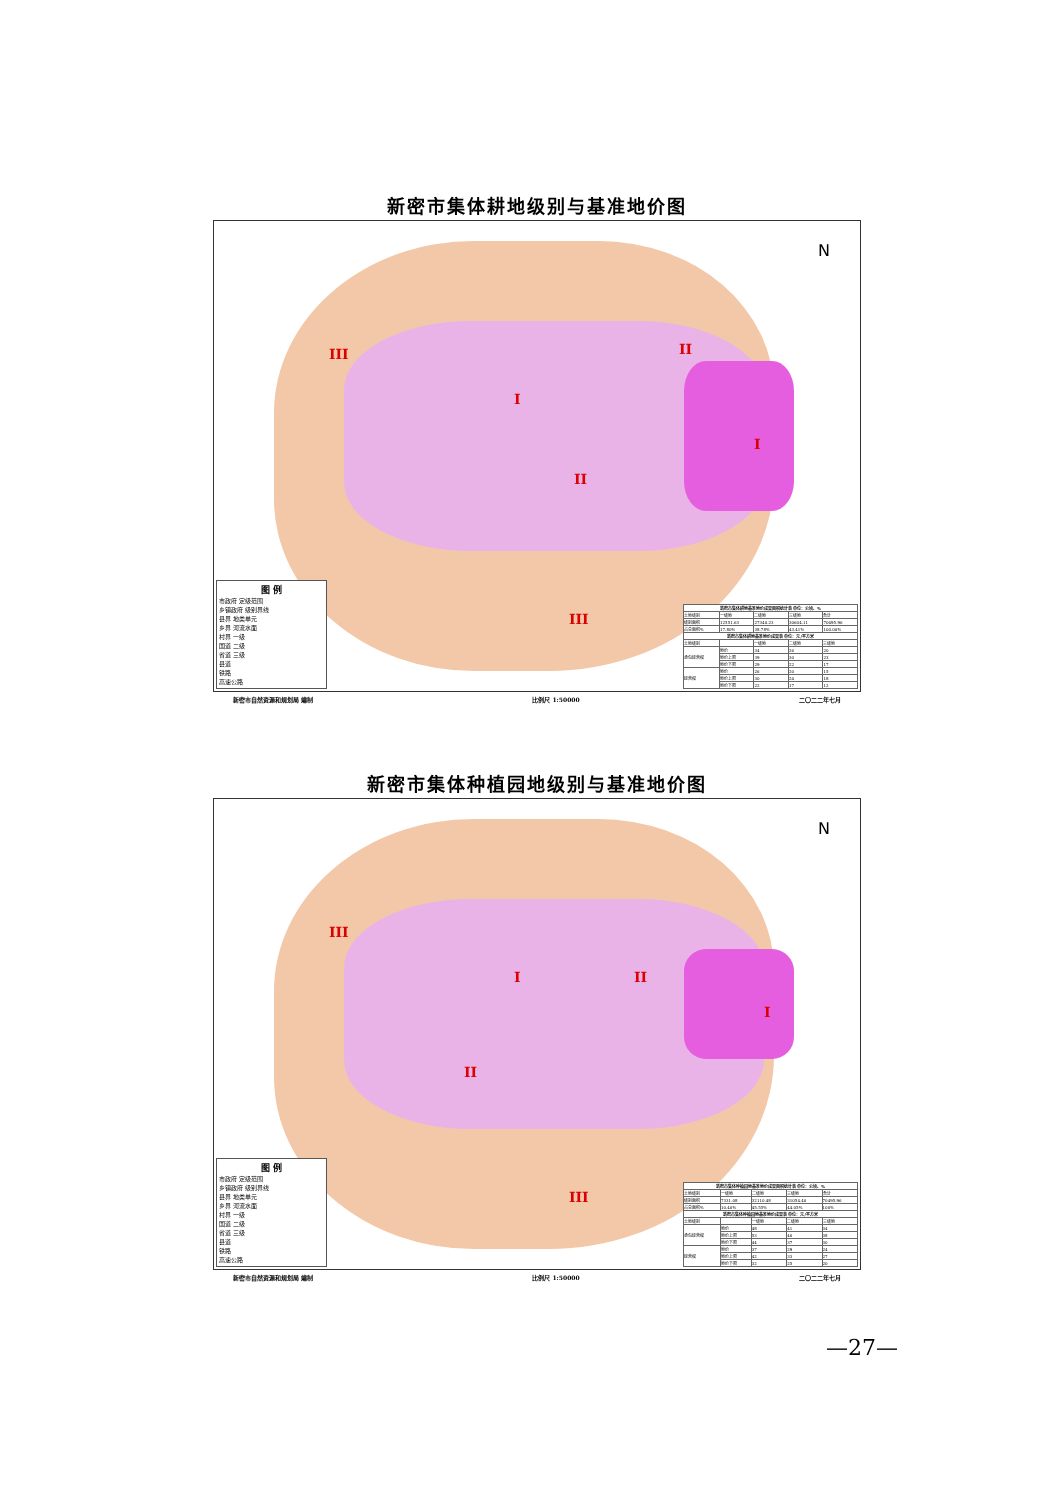新密市集体耕地级别与基准地价图
III
I
II
I
II
III
N
图 例
市政府 定级范围
乡镇政府 级别界线
县界 地类单元
乡界 河流水面
村界 一级
国道 二级
省道 三级
县道
铁路
高速公路
| 新密市集体耕地基准地价成果面积统计表 单位：公顷、% | | | | |
| --- | --- | --- | --- | --- |
| 土地级别 | 一级地 | 二级地 | 三级地 | 合计 |
| 级别面积 | 12551.63 | 27340.23 | 30604.11 | 70495.96 |
| 占总面积% | 17.80% | 38.78% | 43.41% | 100.00% |
| 新密市集体耕地基准地价成果表 单位：元/平方米 | | | | |
| 土地级别 | | 一级地 | 二级地 | 三级地 |
| 承包经营权 | 地价 | 34 | 26 | 20 |
| | 地价上限 | 39 | 30 | 23 |
| | 地价下限 | 29 | 22 | 17 |
| 经营权 | 地价 | 26 | 20 | 15 |
| | 地价上限 | 30 | 24 | 18 |
| | 地价下限 | 22 | 17 | 12 |
新密市自然资源和规划局 编制 比例尺 1:50000 二〇二二年七月
新密市集体种植园地级别与基准地价图
III
I II
I
II
III
N
图 例
市政府 定级范围
乡镇政府 级别界线
县界 地类单元
乡界 河流水面
村界 一级
国道 二级
省道 三级
县道
铁路
高速公路
| 新密市集体种植园地基准地价成果面积统计表 单位：公顷、% | | | | |
| --- | --- | --- | --- | --- |
| 土地级别 | 一级地 | 二级地 | 三级地 | 合计 |
| 级别面积 | 7331.08 | 32110.48 | 31054.40 | 70495.96 |
| 占总面积% | 10.40% | 45.55% | 44.05% | 100% |
| 新密市集体种植园地基准地价成果表 单位：元/平方米 | | | | |
| 土地级别 | | 一级地 | 二级地 | 三级地 |
| 承包经营权 | 地价 | 48 | 41 | 34 |
| | 地价上限 | 53 | 46 | 38 |
| | 地价下限 | 44 | 37 | 30 |
| 经营权 | 地价 | 37 | 29 | 24 |
| | 地价上限 | 42 | 33 | 27 |
| | 地价下限 | 32 | 25 | 20 |
新密市自然资源和规划局 编制 比例尺 1:50000 二〇二二年七月
—27—